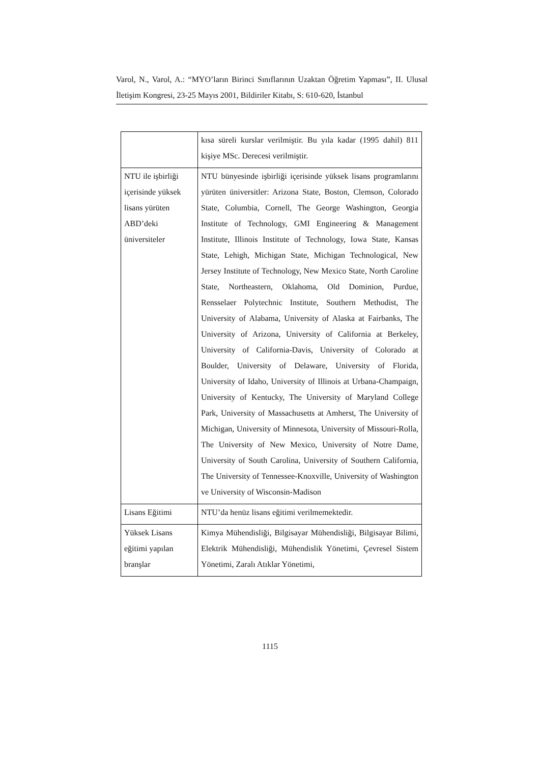Varol, N., Varol, A.: “MYO’ların Birinci Sınıflarının Uzaktan Öğretim Yapması”, II. Ulusal İletişim Kongresi, 23-25 Mayıs 2001, Bildiriler Kitabı, S: 610-620, İstanbul
| | kısa süreli kurslar verilmiştir. Bu yıla kadar (1995 dahil) 811 kişiye MSc. Derecesi verilmiştir. |
| NTU ile işbirliği içerisinde yüksek lisans yürüten ABD’deki üniversiteler | NTU bünyesinde işbirliği içerisinde yüksek lisans programlarını yürüten üniversitler: Arizona State, Boston, Clemson, Colorado State, Columbia, Cornell, The George Washington, Georgia Institute of Technology, GMI Engineering & Management Institute, Illinois Institute of Technology, Iowa State, Kansas State, Lehigh, Michigan State, Michigan Technological, New Jersey Institute of Technology, New Mexico State, North Caroline State, Northeastern, Oklahoma, Old Dominion, Purdue, Rensselaer Polytechnic Institute, Southern Methodist, The University of Alabama, University of Alaska at Fairbanks, The University of Arizona, University of California at Berkeley, University of California-Davis, University of Colorado at Boulder, University of Delaware, University of Florida, University of Idaho, University of Illinois at Urbana-Champaign, University of Kentucky, The University of Maryland College Park, University of Massachusetts at Amherst, The University of Michigan, University of Minnesota, University of Missouri-Rolla, The University of New Mexico, University of Notre Dame, University of South Carolina, University of Southern California, The University of Tennessee-Knoxville, University of Washington ve University of Wisconsin-Madison |
| Lisans Eğitimi | NTU’da henüz lisans eğitimi verilmemektedir. |
| Yüksek Lisans eğitimi yapılan branşlar | Kimya Mühendisliği, Bilgisayar Mühendisliği, Bilgisayar Bilimi, Elektrik Mühendisliği, Mühendislik Yönetimi, Çevresel Sistem Yönetimi, Zaralı Atıklar Yönetimi, |
1115